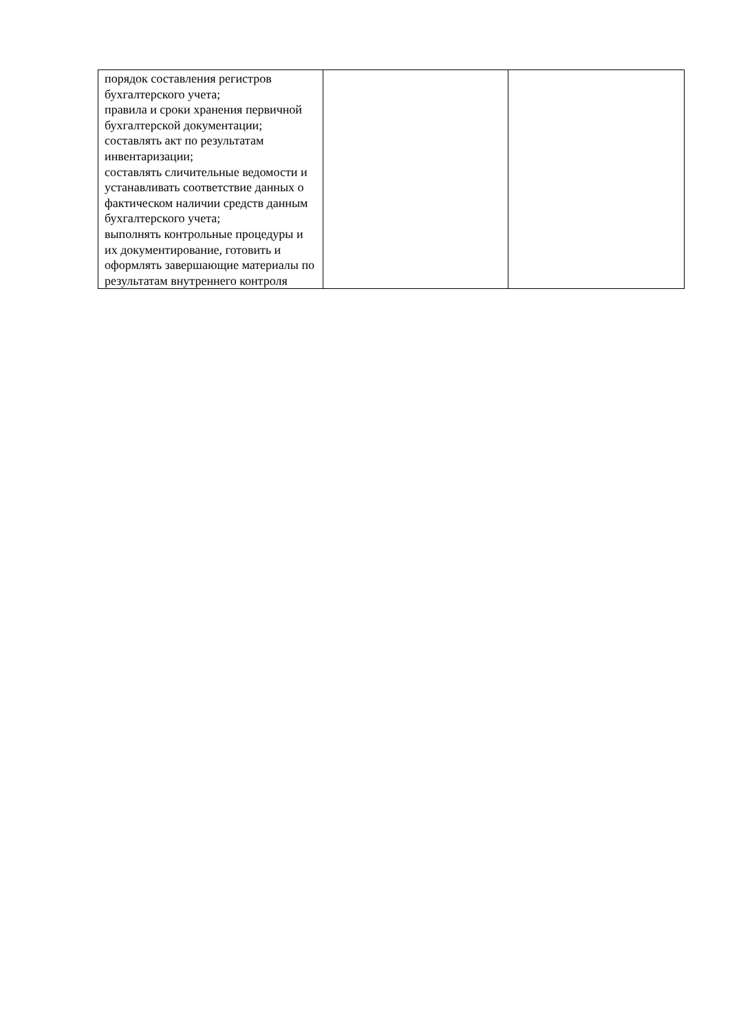| порядок составления регистров бухгалтерского учета; правила и сроки хранения первичной бухгалтерской документации; составлять акт по результатам инвентаризации; составлять сличительные ведомости и устанавливать соответствие данных о фактическом наличии средств данным бухгалтерского учета; выполнять контрольные процедуры и их документирование, готовить и оформлять завершающие материалы по результатам внутреннего контроля | | |